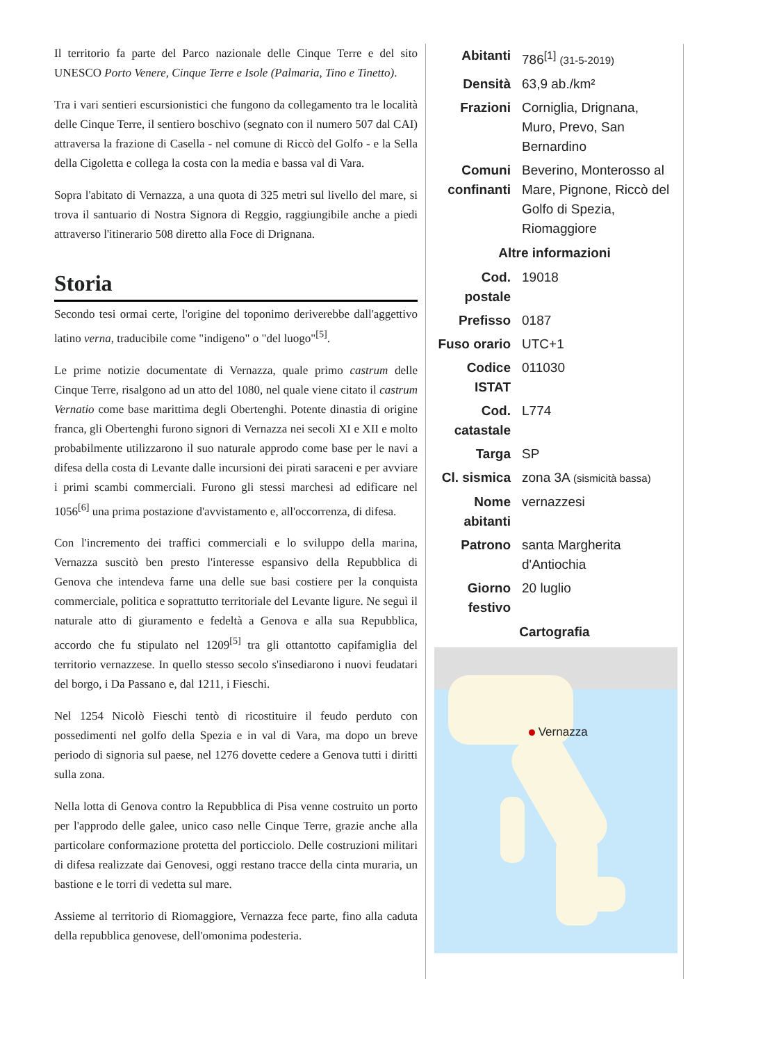Il territorio fa parte del Parco nazionale delle Cinque Terre e del sito UNESCO Porto Venere, Cinque Terre e Isole (Palmaria, Tino e Tinetto).
Tra i vari sentieri escursionistici che fungono da collegamento tra le località delle Cinque Terre, il sentiero boschivo (segnato con il numero 507 dal CAI) attraversa la frazione di Casella - nel comune di Riccò del Golfo - e la Sella della Cigoletta e collega la costa con la media e bassa val di Vara.
Sopra l'abitato di Vernazza, a una quota di 325 metri sul livello del mare, si trova il santuario di Nostra Signora di Reggio, raggiungibile anche a piedi attraverso l'itinerario 508 diretto alla Foce di Drignana.
Storia
Secondo tesi ormai certe, l'origine del toponimo deriverebbe dall'aggettivo latino verna, traducibile come "indigeno" o "del luogo"<sup>[5]</sup>.
Le prime notizie documentate di Vernazza, quale primo castrum delle Cinque Terre, risalgono ad un atto del 1080, nel quale viene citato il castrum Vernatio come base marittima degli Obertenghi. Potente dinastia di origine franca, gli Obertenghi furono signori di Vernazza nei secoli XI e XII e molto probabilmente utilizzarono il suo naturale approdo come base per le navi a difesa della costa di Levante dalle incursioni dei pirati saraceni e per avviare i primi scambi commerciali. Furono gli stessi marchesi ad edificare nel 1056<sup>[6]</sup> una prima postazione d'avvistamento e, all'occorrenza, di difesa.
Con l'incremento dei traffici commerciali e lo sviluppo della marina, Vernazza suscitò ben presto l'interesse espansivo della Repubblica di Genova che intendeva farne una delle sue basi costiere per la conquista commerciale, politica e soprattutto territoriale del Levante ligure. Ne seguì il naturale atto di giuramento e fedeltà a Genova e alla sua Repubblica, accordo che fu stipulato nel 1209<sup>[5]</sup> tra gli ottantotto capifamiglia del territorio vernazzese. In quello stesso secolo s'insediarono i nuovi feudatari del borgo, i Da Passano e, dal 1211, i Fieschi.
Nel 1254 Nicolò Fieschi tentò di ricostituire il feudo perduto con possedimenti nel golfo della Spezia e in val di Vara, ma dopo un breve periodo di signoria sul paese, nel 1276 dovette cedere a Genova tutti i diritti sulla zona.
Nella lotta di Genova contro la Repubblica di Pisa venne costruito un porto per l'approdo delle galee, unico caso nelle Cinque Terre, grazie anche alla particolare conformazione protetta del porticciolo. Delle costruzioni militari di difesa realizzate dai Genovesi, oggi restano tracce della cinta muraria, un bastione e le torri di vedetta sul mare.
Assieme al territorio di Riomaggiore, Vernazza fece parte, fino alla caduta della repubblica genovese, dell'omonima podesteria.
| Abitanti | 786<sup>[1]</sup> (31-5-2019) |
| Densità | 63,9 ab./km² |
| Frazioni | Corniglia, Drignana, Muro, Prevo, San Bernardino |
| Comuni confinanti | Beverino, Monterosso al Mare, Pignone, Riccò del Golfo di Spezia, Riomaggiore |
| Altre informazioni | |
| Cod. postale | 19018 |
| Prefisso | 0187 |
| Fuso orario | UTC+1 |
| Codice ISTAT | 011030 |
| Cod. catastale | L774 |
| Targa | SP |
| Cl. sismica | zona 3A (sismicità bassa) |
| Nome abitanti | vernazzesi |
| Patrono | santa Margherita d'Antiochia |
| Giorno festivo | 20 luglio |
| Cartografia | |
Vernazza